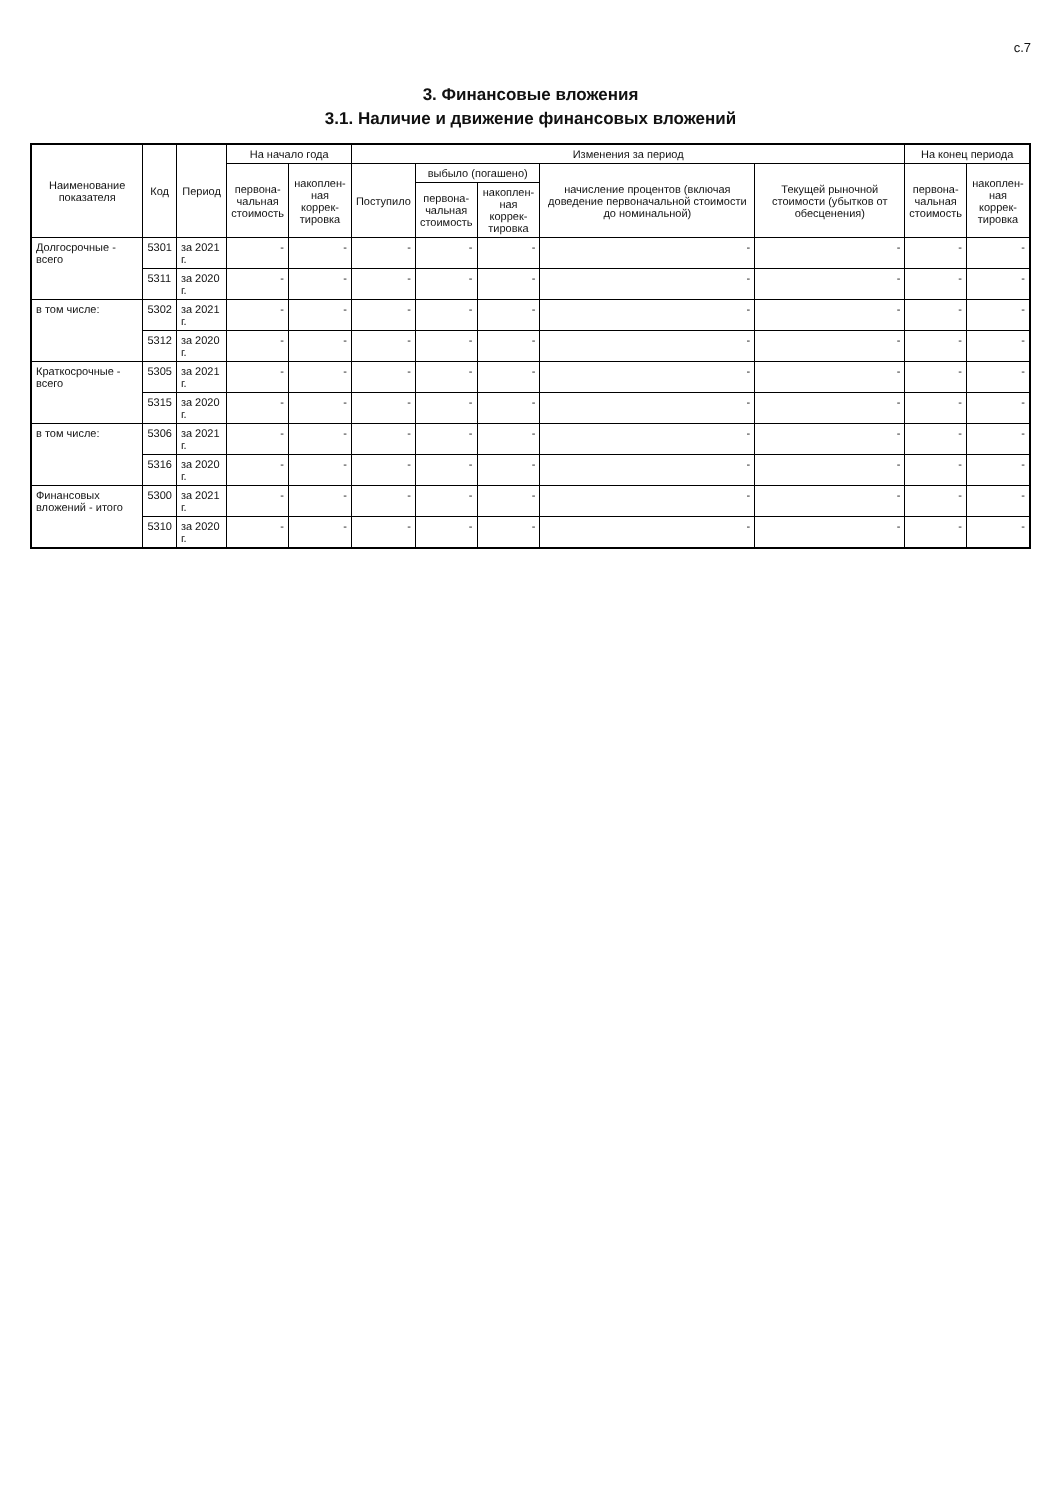с.7
3. Финансовые вложения
3.1. Наличие и движение финансовых вложений
| Наименование показателя | Код | Период | На начало года | | Изменения за период | | | | | На конец периода | |
| --- | --- | --- | --- | --- | --- | --- | --- | --- | --- | --- | --- |
| | | | первона- чальная стоимость | накоплен- ная коррек- тировка | Поступило | выбыло (погашено) | | начисление процентов (включая доведение первоначальной стоимости до номинальной) | Текущей рыночной стоимости (убытков от обесценения) | первона- чальная стоимость | накоплен- ная коррек- тировка |
| | | | | | | первона- чальная стоимость | накоплен- ная коррек- тировка | | | | |
| Долгосрочные - всего | 5301 | за 2021 г. | - | - | - | - | - | - | - | - | - |
| | 5311 | за 2020 г. | - | - | - | - | - | - | - | - | - |
| в том числе: | 5302 | за 2021 г. | - | - | - | - | - | - | - | - | - |
| | 5312 | за 2020 г. | - | - | - | - | - | - | - | - | - |
| Краткосрочные - всего | 5305 | за 2021 г. | - | - | - | - | - | - | - | - | - |
| | 5315 | за 2020 г. | - | - | - | - | - | - | - | - | - |
| в том числе: | 5306 | за 2021 г. | - | - | - | - | - | - | - | - | - |
| | 5316 | за 2020 г. | - | - | - | - | - | - | - | - | - |
| Финансовых вложений - итого | 5300 | за 2021 г. | - | - | - | - | - | - | - | - | - |
| | 5310 | за 2020 г. | - | - | - | - | - | - | - | - | - |